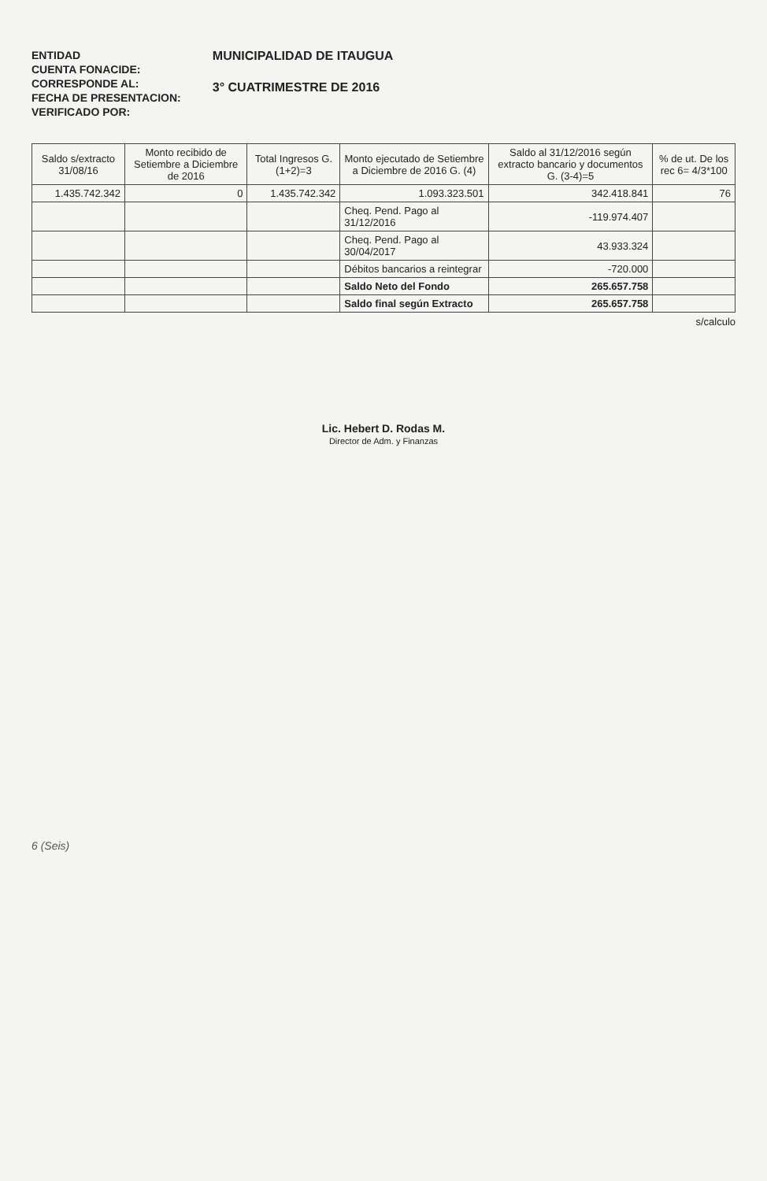ENTIDAD
CUENTA FONACIDE:
CORRESPONDE AL:
FECHA DE PRESENTACION:
VERIFICADO POR:
MUNICIPALIDAD DE ITAUGUA
3° CUATRIMESTRE DE 2016
| Saldo s/extracto 31/08/16 | Monto recibido de Setiembre a Diciembre de 2016 | Total Ingresos G. (1+2)=3 | Monto ejecutado de Setiembre a Diciembre de 2016 G. (4) | Saldo al 31/12/2016 según extracto bancario y documentos G. (3-4)=5 | % de ut. De los rec 6= 4/3*100 |
| --- | --- | --- | --- | --- | --- |
| 1.435.742.342 | 0 | 1.435.742.342 | 1.093.323.501 | 342.418.841 | 76 |
| | | | Cheq. Pend. Pago al 31/12/2016 | -119.974.407 | |
| | | | Cheq. Pend. Pago al 30/04/2017 | 43.933.324 | |
| | | | Débitos bancarios a reintegrar | -720.000 | |
| | | | Saldo Neto del Fondo | 265.657.758 | |
| | | | Saldo final según Extracto | 265.657.758 | |
s/calculo
Lic. Hebert D. Rodas M.
Director de Adm. y Finanzas
6 (Seis)